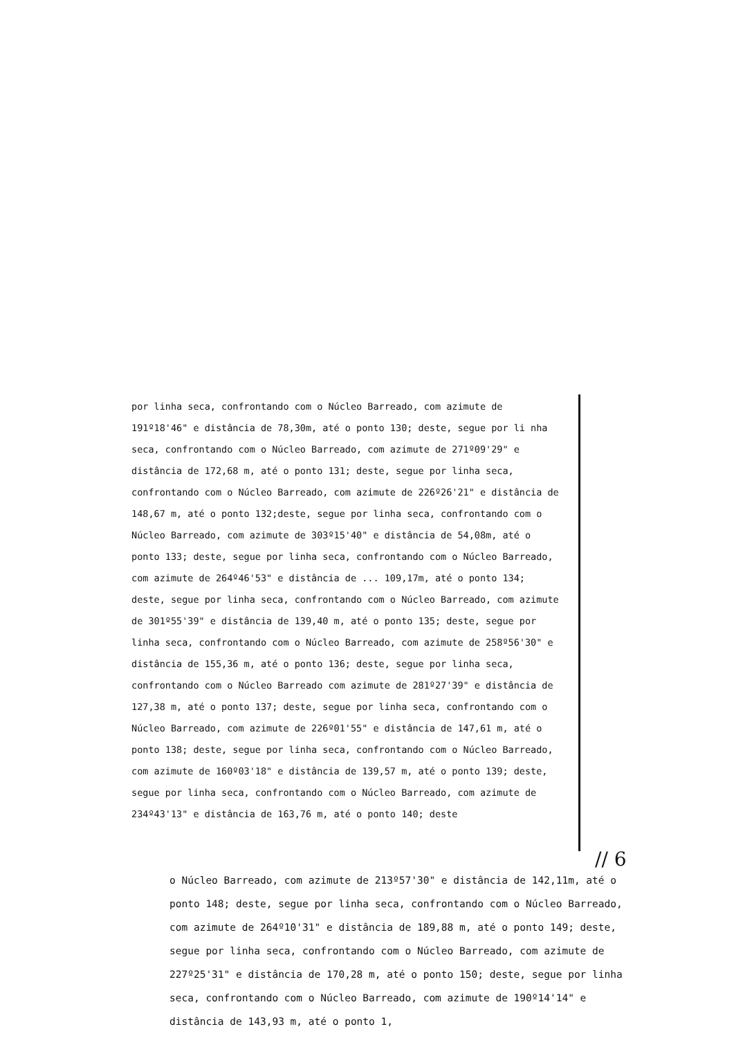por linha seca, confrontando com o Núcleo Barreado, com azimute de 191º18'46" e distância de 78,30m, até o ponto 130; deste, segue por li nha seca, confrontando com o Núcleo Barreado, com azimute de 271º09'29" e distância de 172,68 m, até o ponto 131; deste, segue por linha seca, confrontando com o Núcleo Barreado, com azimute de 226º26'21" e distância de 148,67 m, até o ponto 132;deste, segue por linha seca, confrontando com o Núcleo Barreado, com azimute de 303º15'40" e distância de 54,08m, até o ponto 133; deste, segue por linha seca, confrontando com o Núcleo Barreado, com azimute de 264º46'53" e distância de ... 109,17m, até o ponto 134; deste, segue por linha seca, confrontando com o Núcleo Barreado, com azimute de 301º55'39" e distância de 139,40 m, até o ponto 135; deste, segue por linha seca, confrontando com o Núcleo Barreado, com azimute de 258º56'30" e distância de 155,36 m, até o ponto 136; deste, segue por linha seca, confrontando com o Núcleo Barreado com azimute de 281º27'39" e distância de 127,38 m, até o ponto 137; deste, segue por linha seca, confrontando com o Núcleo Barreado, com azimute de 226º01'55" e distância de 147,61 m, até o ponto 138; deste, segue por linha seca, confrontando com o Núcleo Barreado, com azimute de 160º03'18" e distância de 139,57 m, até o ponto 139; deste, segue por linha seca, confrontando com o Núcleo Barreado, com azimute de 234º43'13" e distância de 163,76 m, até o ponto 140; deste
// 6
o Núcleo Barreado, com azimute de 213º57'30" e distância de 142,11m, até o ponto 148; deste, segue por linha seca, confrontando com o Núcleo Barreado, com azimute de 264º10'31" e distância de 189,88 m, até o ponto 149; deste, segue por linha seca, confrontando com o Núcleo Barreado, com azimute de 227º25'31" e distância de 170,28 m, até o ponto 150; deste, segue por linha seca, confrontando com o Núcleo Barreado, com azimute de 190º14'14" e distância de 143,93 m, até o ponto 1,